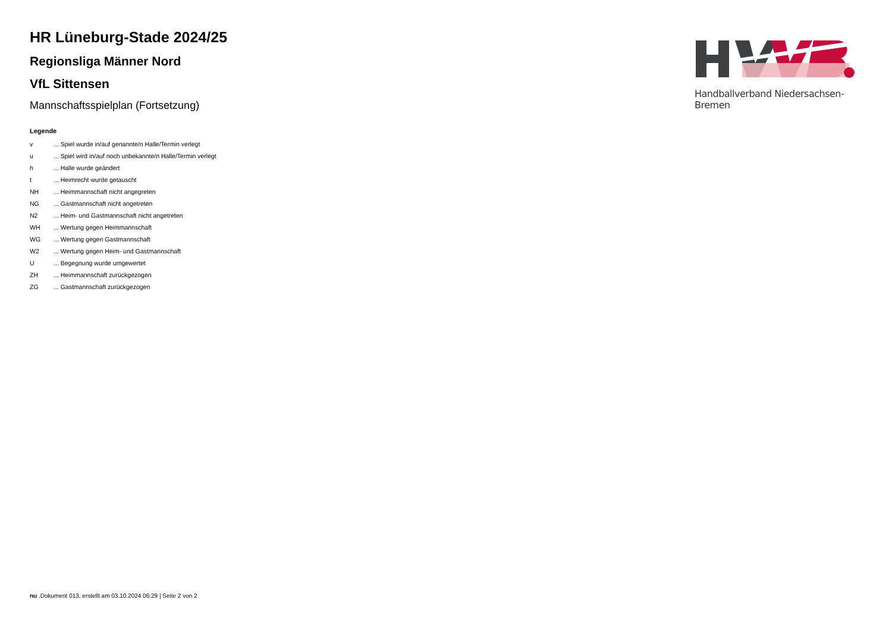HR Lüneburg-Stade 2024/25
Regionsliga Männer Nord
VfL Sittensen
Mannschaftsspielplan (Fortsetzung)
Legende
| v | ... Spiel wurde in/auf genannte/n Halle/Termin verlegt |
| u | ... Spiel wird in/auf noch unbekannte/n Halle/Termin verlegt |
| h | ... Halle wurde geändert |
| t | ... Heimrecht wurde getauscht |
| NH | ... Heimmannschaft nicht angegreten |
| NG | ... Gastmannschaft nicht angetreten |
| N2 | ... Heim- und Gastmannschaft nicht angetreten |
| WH | ... Wertung gegen Heimmannschaft |
| WG | ... Wertung gegen Gastmannschaft |
| W2 | ... Wertung gegen Heim- und Gastmannschaft |
| U | ... Begegnung wurde umgewertet |
| ZH | ... Heimmannschaft zurückgezogen |
| ZG | ... Gastmannschaft zurückgezogen |
Handballverband Niedersachsen-Bremen
nu .Dokument 013, erstellt am 03.10.2024 06:29 | Seite 2 von 2